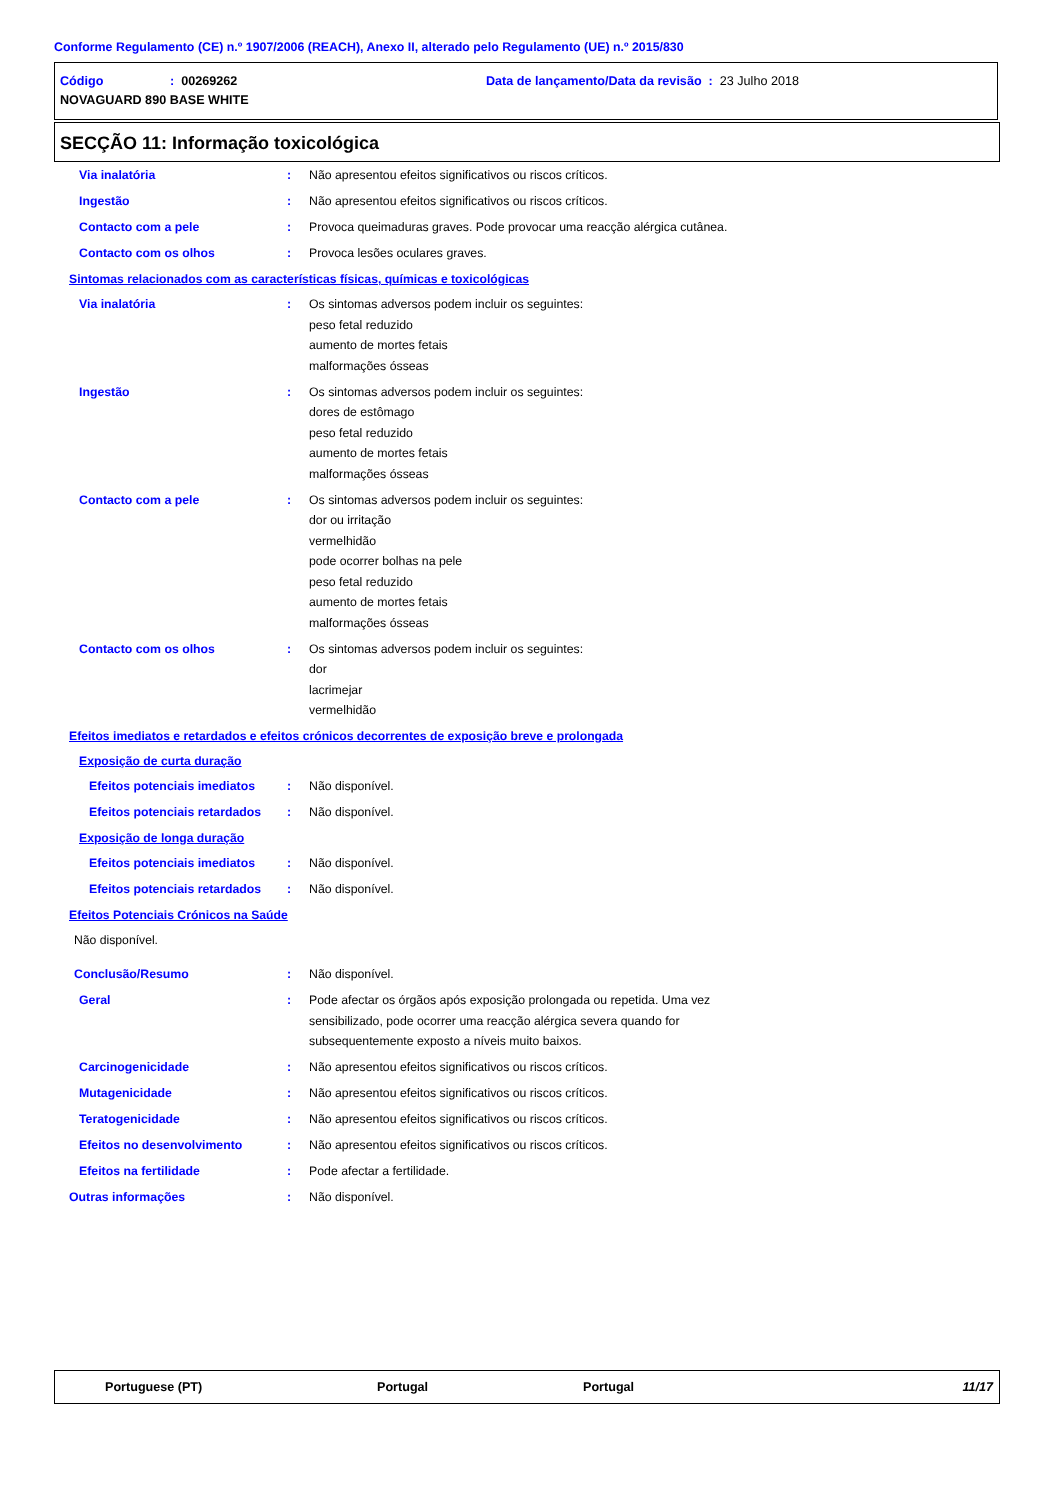Conforme Regulamento (CE) n.º 1907/2006 (REACH), Anexo II, alterado pelo Regulamento (UE) n.º 2015/830
Código: 00269262 Data de lançamento/Data da revisão : 23 Julho 2018
NOVAGUARD 890 BASE WHITE
SECÇÃO 11: Informação toxicológica
Via inalatória : Não apresentou efeitos significativos ou riscos críticos.
Ingestão : Não apresentou efeitos significativos ou riscos críticos.
Contacto com a pele : Provoca queimaduras graves. Pode provocar uma reacção alérgica cutânea.
Contacto com os olhos : Provoca lesões oculares graves.
Sintomas relacionados com as características físicas, químicas e toxicológicas
Via inalatória : Os sintomas adversos podem incluir os seguintes:
peso fetal reduzido
aumento de mortes fetais
malformações ósseas
Ingestão : Os sintomas adversos podem incluir os seguintes:
dores de estômago
peso fetal reduzido
aumento de mortes fetais
malformações ósseas
Contacto com a pele : Os sintomas adversos podem incluir os seguintes:
dor ou irritação
vermelhidão
pode ocorrer bolhas na pele
peso fetal reduzido
aumento de mortes fetais
malformações ósseas
Contacto com os olhos : Os sintomas adversos podem incluir os seguintes:
dor
lacrimejar
vermelhidão
Efeitos imediatos e retardados e efeitos crónicos decorrentes de exposição breve e prolongada
Exposição de curta duração
Efeitos potenciais imediatos : Não disponível.
Efeitos potenciais retardados : Não disponível.
Exposição de longa duração
Efeitos potenciais imediatos : Não disponível.
Efeitos potenciais retardados : Não disponível.
Efeitos Potenciais Crónicos na Saúde
Não disponível.
Conclusão/Resumo : Não disponível.
Geral : Pode afectar os órgãos após exposição prolongada ou repetida. Uma vez
sensibilizado, pode ocorrer uma reacção alérgica severa quando for
subsequentemente exposto a níveis muito baixos.
Carcinogenicidade : Não apresentou efeitos significativos ou riscos críticos.
Mutagenicidade : Não apresentou efeitos significativos ou riscos críticos.
Teratogenicidade : Não apresentou efeitos significativos ou riscos críticos.
Efeitos no desenvolvimento : Não apresentou efeitos significativos ou riscos críticos.
Efeitos na fertilidade : Pode afectar a fertilidade.
Outras informações : Não disponível.
Portuguese (PT) Portugal Portugal 11/17